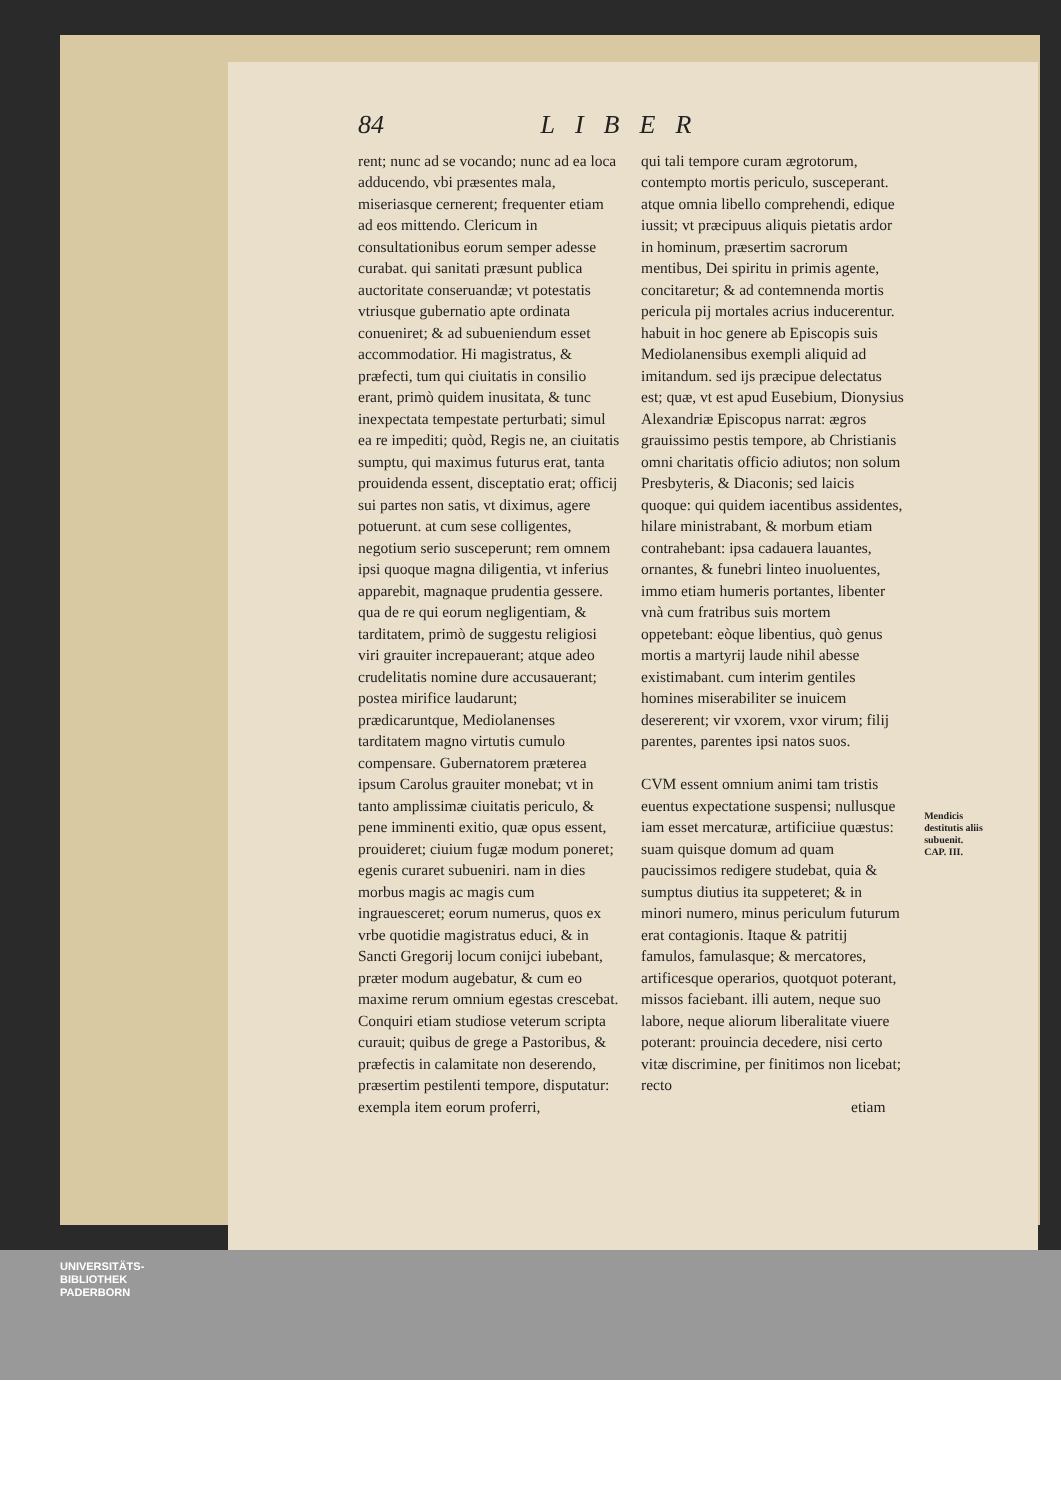84 LIBER
rent; nunc ad se vocando; nunc ad ea loca adducendo, vbi præsentes mala, miseriasque cernerent; frequenter etiam ad eos mittendo. Clericum in consultationibus eorum semper adesse curabat. qui sanitati præsunt publica auctoritate conseruandæ; vt potestatis vtriusque gubernatio apte ordinata conueniret; & ad subueniendum esset accommodatior. Hi magistratus, & præfecti, tum qui ciuitatis in consilio erant, primò quidem inusitata, & tunc inexpectata tempestate perturbati; simul ea re impediti; quòd, Regis ne, an ciuitatis sumptu, qui maximus futurus erat, tanta prouidenda essent, disceptatio erat; officij sui partes non satis, vt diximus, agere potuerunt. at cum sese colligentes, negotium serio susceperunt; rem omnem ipsi quoque magna diligentia, vt inferius apparebit, magnaque prudentia gessere. qua de re qui eorum negligentiam, & tarditatem, primò de suggestu religiosi viri grauiter increpauerant; atque adeo crudelitatis nomine dure accusauerant; postea mirifice laudarunt; prædicaruntque, Mediolanenses tarditatem magno virtutis cumulo compensare. Gubernatorem præterea ipsum Carolus grauiter monebat; vt in tanto amplissimæ ciuitatis periculo, & pene imminenti exitio, quæ opus essent, prouideret; ciuium fugæ modum poneret; egenis curaret subueniri. nam in dies morbus magis ac magis cum ingrauesceret; eorum numerus, quos ex vrbe quotidie magistratus educi, & in Sancti Gregorij locum conijci iubebant, præter modum augebatur, & cum eo maxime rerum omnium egestas crescebat. Conquiri etiam studiose veterum scripta curauit; quibus de grege a Pastoribus, & præfectis in calamitate non deserendo, præsertim pestilenti tempore, disputatur: exempla item eorum proferri,
qui tali tempore curam ægrotorum, contempto mortis periculo, susceperant. atque omnia libello comprehendi, edique iussit; vt præcipuus aliquis pietatis ardor in hominum, præsertim sacrorum mentibus, Dei spiritu in primis agente, concitaretur; & ad contemnenda mortis pericula pij mortales acrius inducerentur. habuit in hoc genere ab Episcopis suis Mediolanensibus exempli aliquid ad imitandum. sed ijs præcipue delectatus est; quæ, vt est apud Eusebium, Dionysius Alexandriæ Episcopus narrat: ægros grauissimo pestis tempore, ab Christianis omni charitatis officio adiutos; non solum Presbyteris, & Diaconis; sed laicis quoque: qui quidem iacentibus assidentes, hilare ministrabant, & morbum etiam contrahebant: ipsa cadauera lauantes, ornantes, & funebri linteo inuoluentes, immo etiam humeris portantes, libenter vnà cum fratribus suis mortem oppetebant: eòque libentius, quò genus mortis a martyrij laude nihil abesse existimabant. cum interim gentiles homines miserabiliter se inuicem desererent; vir vxorem, vxor virum; filij parentes, parentes ipsi natos suos.
CVM essent omnium animi tam tristis euentus expectatione suspensi; nullusque iam esset mercaturæ, artificiiue quæstus: suam quisque domum ad quam paucissimos redigere studebat, quia & sumptus diutius ita suppeteret; & in minori numero, minus periculum futurum erat contagionis. Itaque & patritij famulos, famulasque; & mercatores, artificesque operarios, quotquot poterant, missos faciebant. illi autem, neque suo labore, neque aliorum liberalitate viuere poterant: prouincia decedere, nisi certo vitæ discrimine, per finitimos non licebat; recto
etiam
Mendicis destitutis aliis subuenit.
CAP. III.
UNIVERSITÄTS-
BIBLIOTHEK
PADERBORN